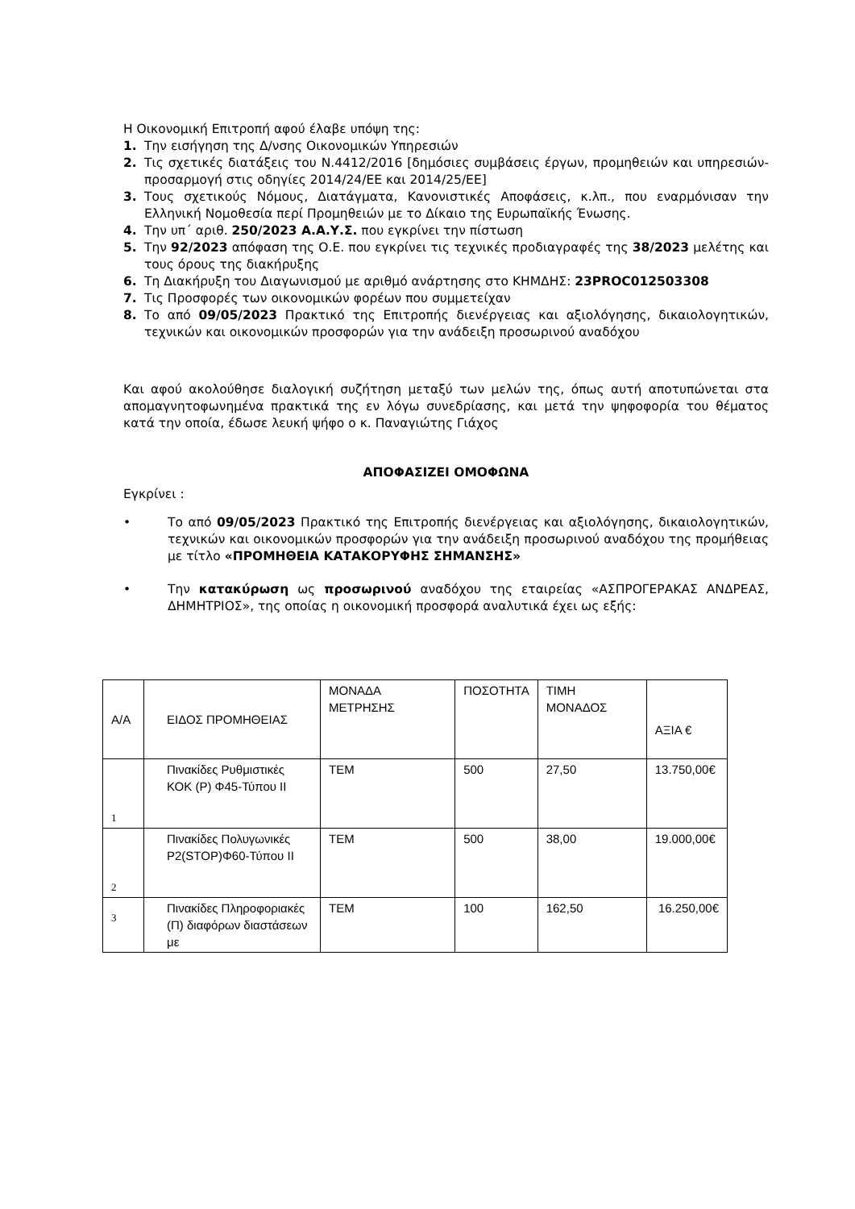Η Οικονομική Επιτροπή αφού έλαβε υπόψη της:
1. Την εισήγηση της Δ/νσης Οικονομικών Υπηρεσιών
2. Τις σχετικές διατάξεις του Ν.4412/2016 [δημόσιες συμβάσεις έργων, προμηθειών και υπηρεσιών- προσαρμογή στις οδηγίες 2014/24/ΕΕ και 2014/25/ΕΕ]
3. Τους σχετικούς Νόμους, Διατάγματα, Κανονιστικές Αποφάσεις, κ.λπ., που εναρμόνισαν την Ελληνική Νομοθεσία περί Προμηθειών με το Δίκαιο της Ευρωπαϊκής Ένωσης.
4. Την υπ΄ αριθ. 250/2023 Α.Α.Υ.Σ. που εγκρίνει την πίστωση
5. Την 92/2023 απόφαση της Ο.Ε. που εγκρίνει τις τεχνικές προδιαγραφές της 38/2023 μελέτης και τους όρους της διακήρυξης
6. Τη Διακήρυξη του Διαγωνισμού με αριθμό ανάρτησης στο ΚΗΜΔΗΣ: 23PROC012503308
7. Τις Προσφορές των οικονομικών φορέων που συμμετείχαν
8. Το από 09/05/2023 Πρακτικό της Επιτροπής διενέργειας και αξιολόγησης, δικαιολογητικών, τεχνικών και οικονομικών προσφορών για την ανάδειξη προσωρινού αναδόχου
Και αφού ακολούθησε διαλογική συζήτηση μεταξύ των μελών της, όπως αυτή αποτυπώνεται στα απομαγνητοφωνημένα πρακτικά της εν λόγω συνεδρίασης, και μετά την ψηφοφορία του θέματος κατά την οποία, έδωσε λευκή ψήφο ο κ. Παναγιώτης Γιάχος
ΑΠΟΦΑΣΙΖΕΙ ΟΜΟΦΩΝΑ
Εγκρίνει :
• Το από 09/05/2023 Πρακτικό της Επιτροπής διενέργειας και αξιολόγησης, δικαιολογητικών, τεχνικών και οικονομικών προσφορών για την ανάδειξη προσωρινού αναδόχου της προμήθειας με τίτλο «ΠΡΟΜΗΘΕΙΑ ΚΑΤΑΚΟΡΥΦΗΣ ΣΗΜΑΝΣΗΣ»
• Την κατακύρωση ως προσωρινού αναδόχου της εταιρείας «ΑΣΠΡΟΓΕΡΑΚΑΣ ΑΝΔΡΕΑΣ, ΔΗΜΗΤΡΙΟΣ», της οποίας η οικονομική προσφορά αναλυτικά έχει ως εξής:
| Α/Α | ΕΙΔΟΣ ΠΡΟΜΗΘΕΙΑΣ | ΜΟΝΑΔΑ ΜΕΤΡΗΣΗΣ | ΠΟΣΟΤΗΤΑ | ΤΙΜΗ ΜΟΝΑΔΟΣ | ΑΞΙΑ € |
| 1 | Πινακίδες Ρυθμιστικές ΚΟΚ (Ρ) Φ45-Τύπου ΙΙ | ΤΕΜ | 500 | 27,50 | 13.750,00€ |
| 2 | Πινακίδες Πολυγωνικές Ρ2(STOP)Φ60-Τύπου ΙΙ | ΤΕΜ | 500 | 38,00 | 19.000,00€ |
| 3 | Πινακίδες Πληροφοριακές (Π) διαφόρων διαστάσεων με | ΤΕΜ | 100 | 162,50 | 16.250,00€ |